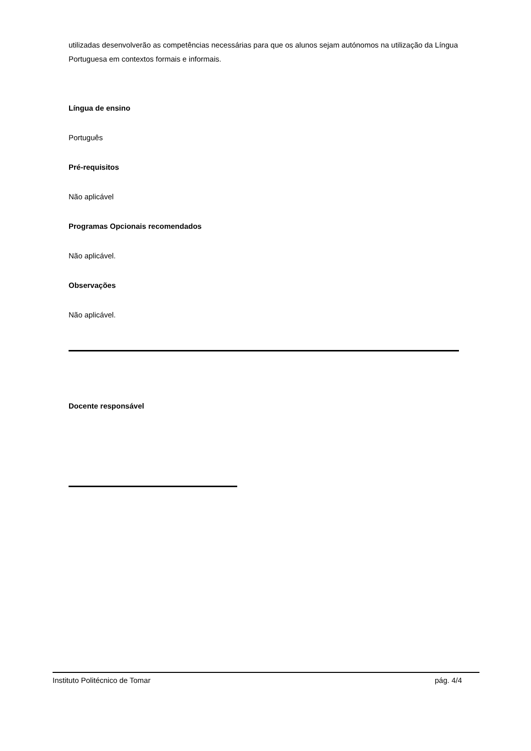utilizadas desenvolverão as competências necessárias para que os alunos sejam autónomos na utilização da Língua Portuguesa em contextos formais e informais.
Língua de ensino
Português
Pré-requisitos
Não aplicável
Programas Opcionais recomendados
Não aplicável.
Observações
Não aplicável.
Docente responsável
Instituto Politécnico de Tomar pág. 4/4